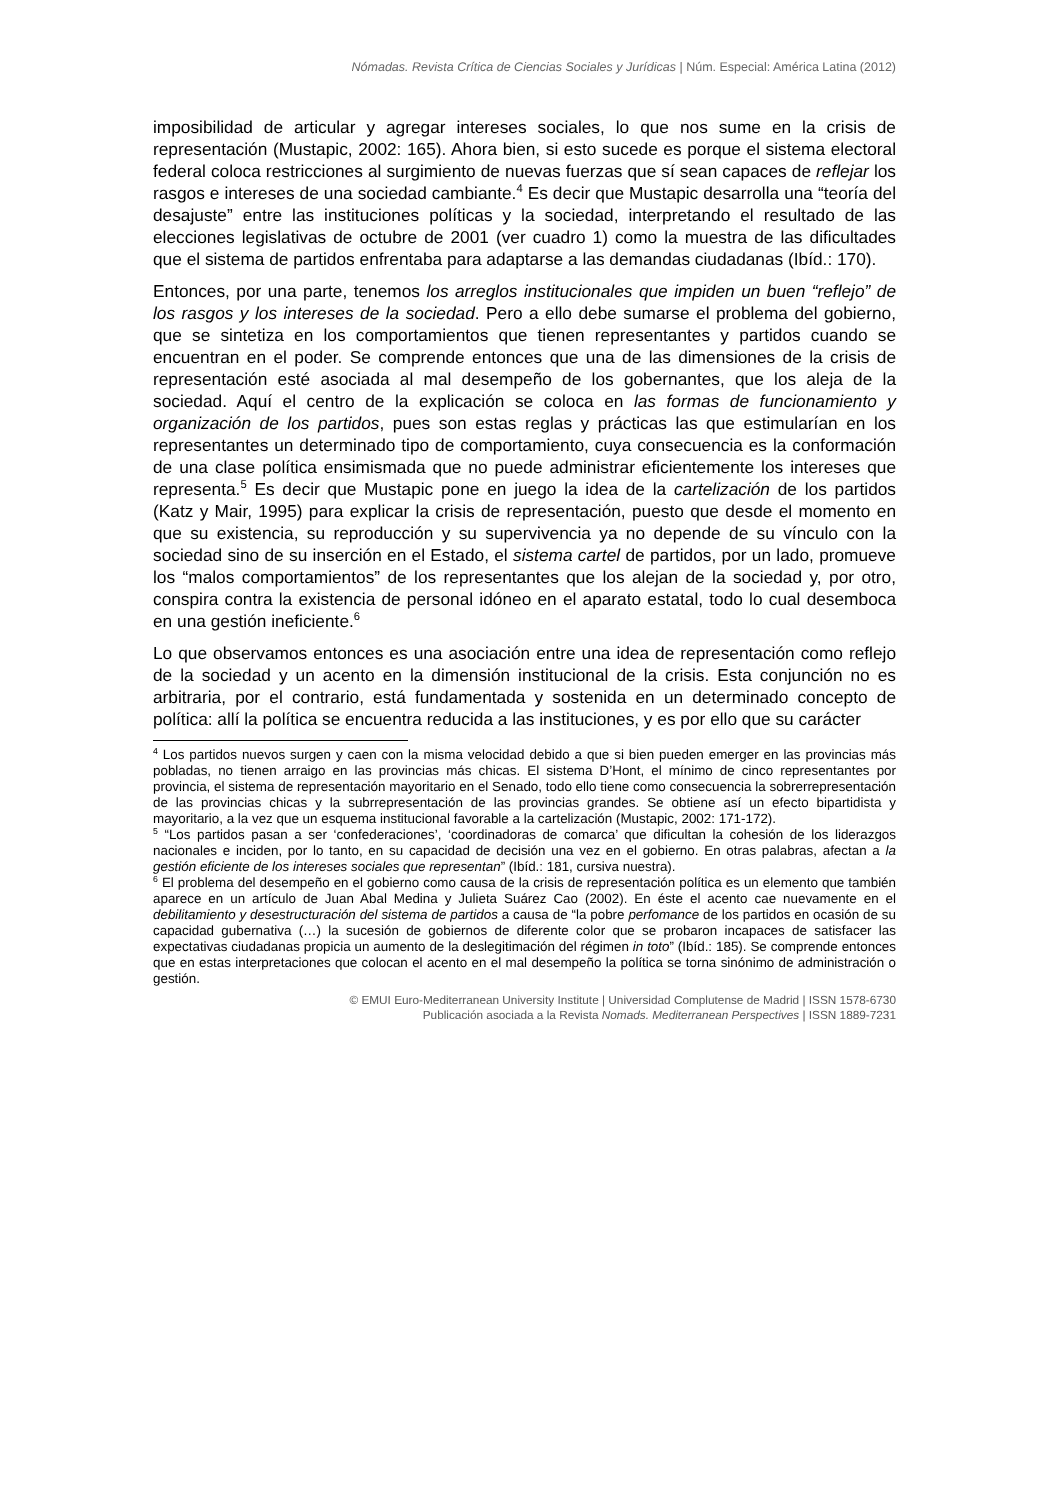Nómadas. Revista Crítica de Ciencias Sociales y Jurídicas | Núm. Especial: América Latina (2012)
imposibilidad de articular y agregar intereses sociales, lo que nos sume en la crisis de representación (Mustapic, 2002: 165). Ahora bien, si esto sucede es porque el sistema electoral federal coloca restricciones al surgimiento de nuevas fuerzas que sí sean capaces de reflejar los rasgos e intereses de una sociedad cambiante.<sup>4</sup> Es decir que Mustapic desarrolla una “teoría del desajuste” entre las instituciones políticas y la sociedad, interpretando el resultado de las elecciones legislativas de octubre de 2001 (ver cuadro 1) como la muestra de las dificultades que el sistema de partidos enfrentaba para adaptarse a las demandas ciudadanas (Ibíd.: 170).
Entonces, por una parte, tenemos los arreglos institucionales que impiden un buen “reflejo” de los rasgos y los intereses de la sociedad. Pero a ello debe sumarse el problema del gobierno, que se sintetiza en los comportamientos que tienen representantes y partidos cuando se encuentran en el poder. Se comprende entonces que una de las dimensiones de la crisis de representación esté asociada al mal desempeño de los gobernantes, que los aleja de la sociedad. Aquí el centro de la explicación se coloca en las formas de funcionamiento y organización de los partidos, pues son estas reglas y prácticas las que estimularían en los representantes un determinado tipo de comportamiento, cuya consecuencia es la conformación de una clase política ensimismada que no puede administrar eficientemente los intereses que representa.<sup>5</sup> Es decir que Mustapic pone en juego la idea de la cartelización de los partidos (Katz y Mair, 1995) para explicar la crisis de representación, puesto que desde el momento en que su existencia, su reproducción y su supervivencia ya no depende de su vínculo con la sociedad sino de su inserción en el Estado, el sistema cartel de partidos, por un lado, promueve los “malos comportamientos” de los representantes que los alejan de la sociedad y, por otro, conspira contra la existencia de personal idóneo en el aparato estatal, todo lo cual desemboca en una gestión ineficiente.<sup>6</sup>
Lo que observamos entonces es una asociación entre una idea de representación como reflejo de la sociedad y un acento en la dimensión institucional de la crisis. Esta conjunción no es arbitraria, por el contrario, está fundamentada y sostenida en un determinado concepto de política: allí la política se encuentra reducida a las instituciones, y es por ello que su carácter
<sup>4</sup> Los partidos nuevos surgen y caen con la misma velocidad debido a que si bien pueden emerger en las provincias más pobladas, no tienen arraigo en las provincias más chicas. El sistema D’Hont, el mínimo de cinco representantes por provincia, el sistema de representación mayoritario en el Senado, todo ello tiene como consecuencia la sobrerrepresentación de las provincias chicas y la subrrepresentación de las provincias grandes. Se obtiene así un efecto bipartidista y mayoritario, a la vez que un esquema institucional favorable a la cartelización (Mustapic, 2002: 171-172).
<sup>5</sup> “Los partidos pasan a ser ‘confederaciones’, ‘coordinadoras de comarca’ que dificultan la cohesión de los liderazgos nacionales e inciden, por lo tanto, en su capacidad de decisión una vez en el gobierno. En otras palabras, afectan a la gestión eficiente de los intereses sociales que representan” (Ibíd.: 181, cursiva nuestra).
<sup>6</sup> El problema del desempeño en el gobierno como causa de la crisis de representación política es un elemento que también aparece en un artículo de Juan Abal Medina y Julieta Suárez Cao (2002). En éste el acento cae nuevamente en el debilitamiento y desestructuración del sistema de partidos a causa de “la pobre perfomance de los partidos en ocasión de su capacidad gubernativa (…) la sucesión de gobiernos de diferente color que se probaron incapaces de satisfacer las expectativas ciudadanas propicia un aumento de la deslegitimación del régimen in toto” (Ibíd.: 185). Se comprende entonces que en estas interpretaciones que colocan el acento en el mal desempeño la política se torna sinónimo de administración o gestión.
© EMUI Euro-Mediterranean University Institute | Universidad Complutense de Madrid | ISSN 1578-6730
Publicación asociada a la Revista Nomads. Mediterranean Perspectives | ISSN 1889-7231